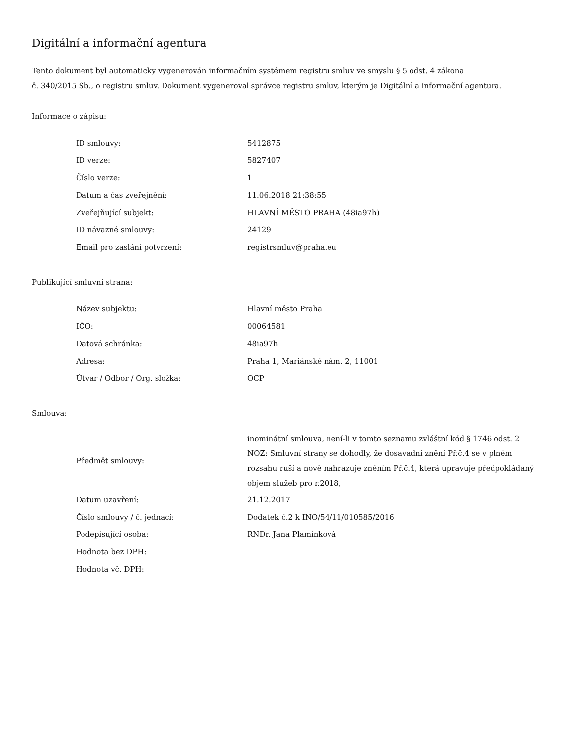Digitální a informační agentura
Tento dokument byl automaticky vygenerován informačním systémem registru smluv ve smyslu § 5 odst. 4 zákona
č. 340/2015 Sb., o registru smluv. Dokument vygeneroval správce registru smluv, kterým je Digitální a informační agentura.
Informace o zápisu:
| ID smlouvy: | 5412875 |
| ID verze: | 5827407 |
| Číslo verze: | 1 |
| Datum a čas zveřejnění: | 11.06.2018 21:38:55 |
| Zveřejňující subjekt: | HLAVNÍ MĚSTO PRAHA (48ia97h) |
| ID návazné smlouvy: | 24129 |
| Email pro zaslání potvrzení: | registrsmluv@praha.eu |
Publikující smluvní strana:
| Název subjektu: | Hlavní město Praha |
| IČO: | 00064581 |
| Datová schránka: | 48ia97h |
| Adresa: | Praha 1, Mariánské nám. 2, 11001 |
| Útvar / Odbor / Org. složka: | OCP |
Smlouva:
| Předmět smlouvy: | inominátní smlouva, není-li v tomto seznamu zvláštní kód § 1746 odst. 2 NOZ: Smluvní strany se dohodly, že dosavadní znění Př.č.4 se v plném rozsahu ruší a nově nahrazuje zněním Př.č.4, která upravuje předpokládaný objem služeb pro r.2018, |
| Datum uzavření: | 21.12.2017 |
| Číslo smlouvy / č. jednací: | Dodatek č.2 k INO/54/11/010585/2016 |
| Podepisující osoba: | RNDr. Jana Plamínková |
| Hodnota bez DPH: | |
| Hodnota vč. DPH: | |